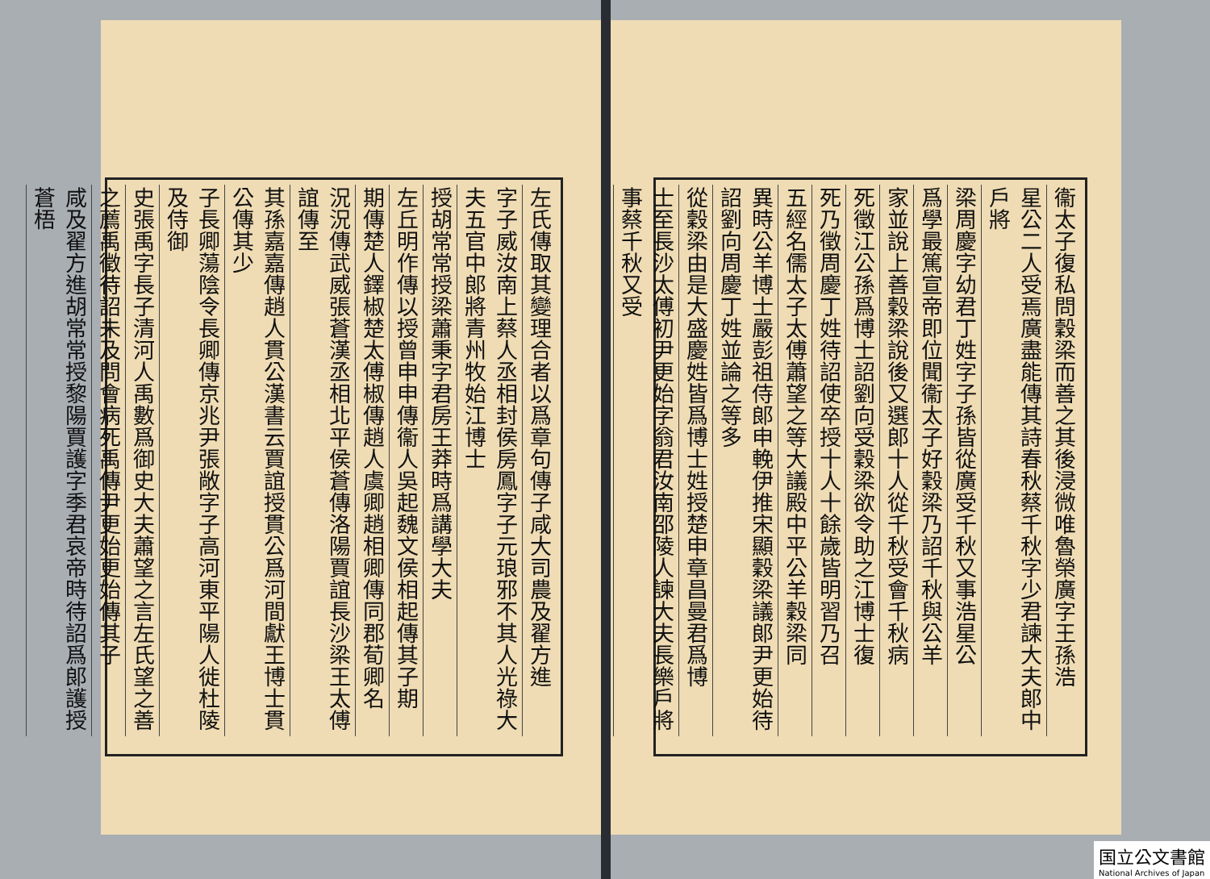衞太子復私問穀梁而善之其後浸微唯魯榮廣字王孫浩
星公二人受焉廣盡能傳其詩春秋蔡千秋字少君諫大夫郎中戶將
梁周慶字幼君丁姓字子孫皆從廣受千秋又事浩星公
爲學最篤宣帝即位聞衞太子好穀梁乃詔千秋與公羊
家並說上善穀梁說後又選郎十人從千秋受會千秋病
死徵江公孫爲博士詔劉向受穀梁欲令助之江博士復
死乃徵周慶丁姓待詔使卒授十人十餘歲皆明習乃召
五經名儒太子太傅蕭望之等大議殿中平公羊穀梁同
異時公羊博士嚴彭祖侍郎申輓伊推宋顯穀梁議郎尹更始待詔劉向周慶丁姓並論之等多
從穀梁由是大盛慶姓皆爲博士姓授楚申章昌曼君爲博
士至長沙太傅初尹更始字翁君汝南邵陵人諫大夫長樂戶將事蔡千秋又受
左氏傳取其變理合者以爲章句傳子咸大司農及翟方進
字子威汝南上蔡人丞相封侯房鳳字子元琅邪不其人光祿大夫五官中郎將青州牧始江博士
授胡常常授梁蕭秉字君房王莽時爲講學大夫
左丘明作傳以授曾申申傳衞人吳起魏文侯相起傳其子期
期傳楚人鐸椒楚太傅椒傳趙人虞卿趙相卿傳同郡荀卿名
況況傳武威張蒼漢丞相北平侯蒼傳洛陽賈誼長沙梁王太傅誼傳至
其孫嘉嘉傳趙人貫公漢書云賈誼授貫公爲河間獻王博士貫公傳其少
子長卿蕩陰令長卿傳京兆尹張敞字子高河東平陽人徙杜陵及侍御
史張禹字長子清河人禹數爲御史大夫蕭望之言左氏望之善
之薦禹徵待詔未及問會病死禹傳尹更始更始傳其子
咸及翟方進胡常常授黎陽賈護字季君哀帝時待詔爲郎護授蒼梧
国立公文書館
National Archives of Japan